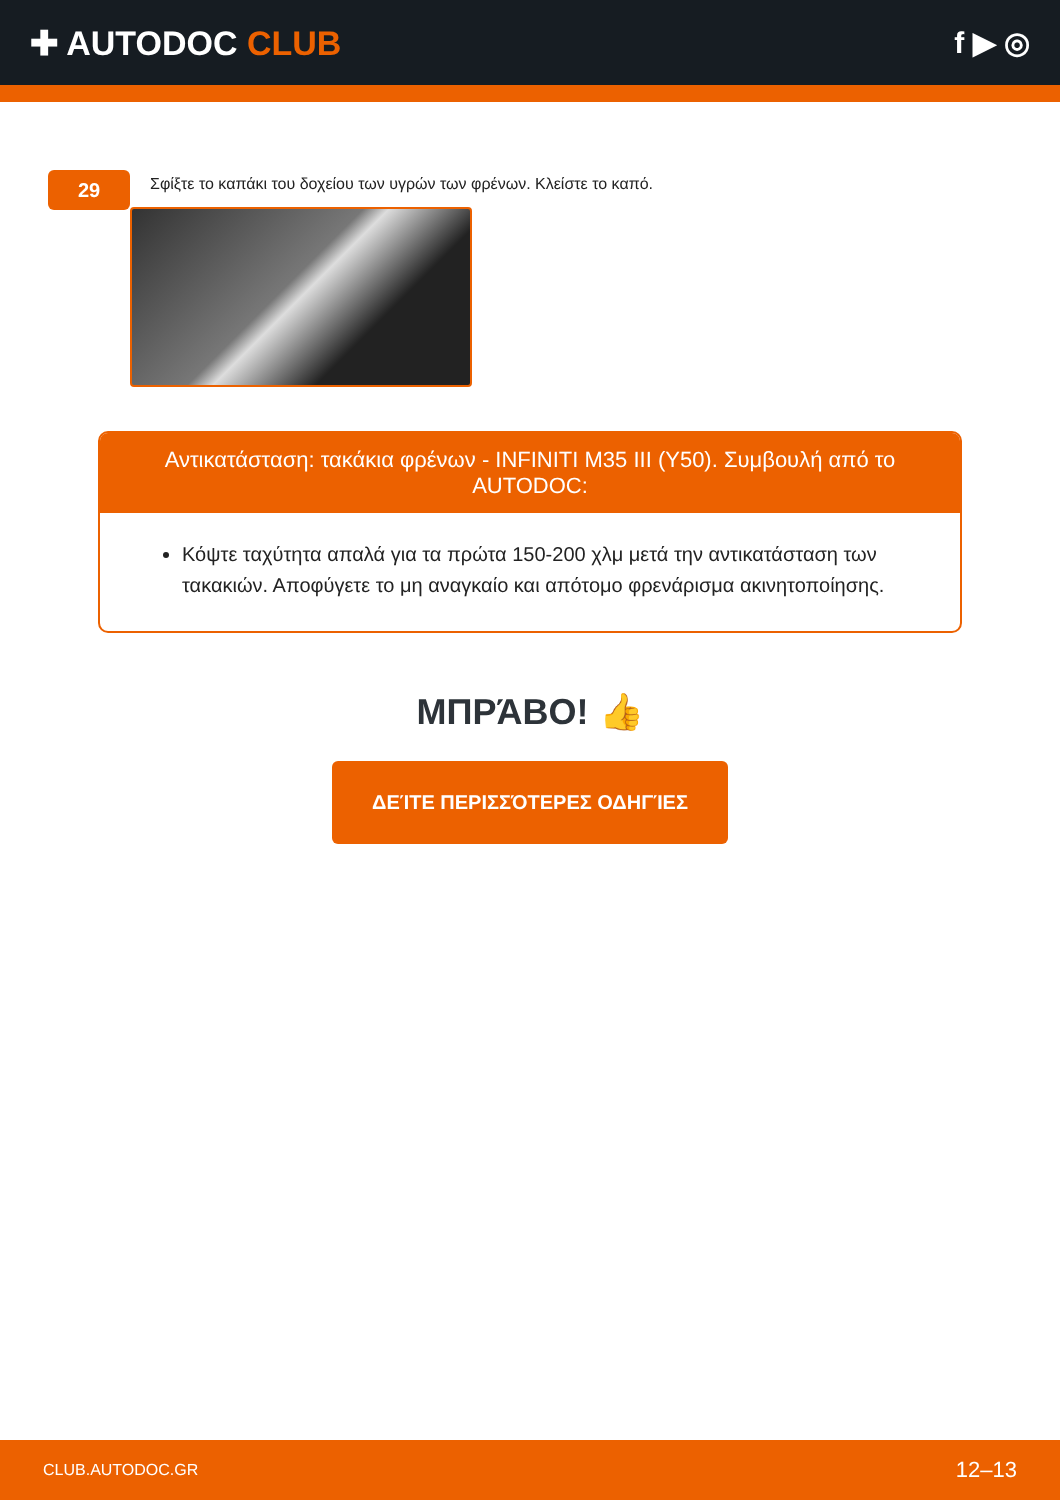✚ AUTODOC CLUB f ▶ ◎
29
Σφίξτε το καπάκι του δοχείου των υγρών των φρένων. Κλείστε το καπό.
Αντικατάσταση: τακάκια φρένων - INFINITI M35 III (Y50). Συμβουλή από το AUTODOC:
Κόψτε ταχύτητα απαλά για τα πρώτα 150-200 χλμ μετά την αντικατάσταση των τακακιών. Αποφύγετε το μη αναγκαίο και απότομο φρενάρισμα ακινητοποίησης.
ΜΠΡΆΒΟ! 👍
ΔΕΊΤΕ ΠΕΡΙΣΣΌΤΕΡΕΣ ΟΔΗΓΊΕΣ
CLUB.AUTODOC.GR 12–13